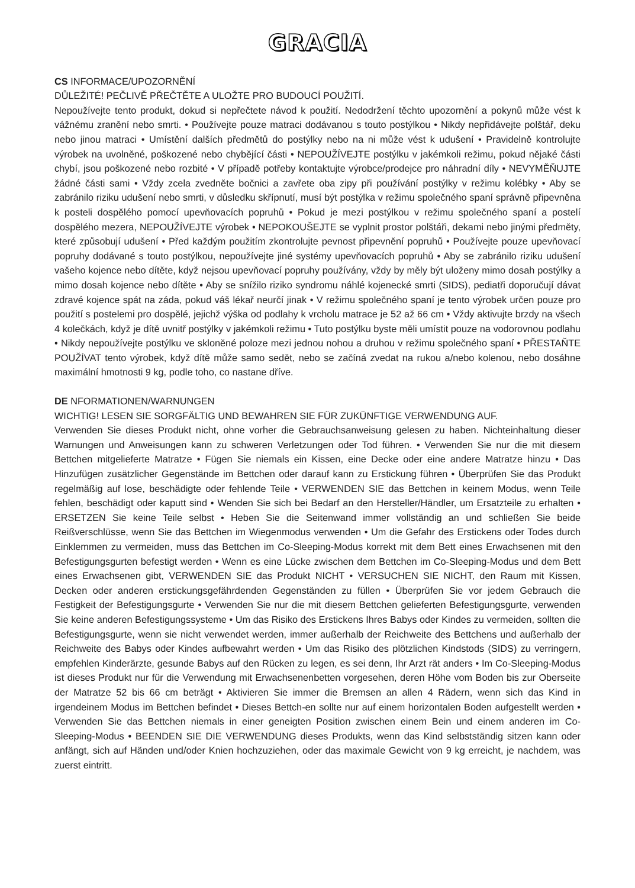GRACIA
CS INFORMACE/UPOZORNĚNÍ
DŮLEŽITÉ! PEČLIVĚ PŘEČTĚTE A ULOŽTE PRO BUDOUCÍ POUŽITÍ.
Nepoužívejte tento produkt, dokud si nepřečtete návod k použití. Nedodržení těchto upozornění a pokynů může vést k vážnému zranění nebo smrti. • Používejte pouze matraci dodávanou s touto postýlkou • Nikdy nepřidávejte polštář, deku nebo jinou matraci • Umístění dalších předmětů do postýlky nebo na ni může vést k udušení • Pravidelně kontrolujte výrobek na uvolněné, poškozené nebo chybějící části • NEPOUŽÍVEJTE postýlku v jakémkoli režimu, pokud nějaké části chybí, jsou poškozené nebo rozbité • V případě potřeby kontaktujte výrobce/prodejce pro náhradní díly • NEVYMĚŇUJTE žádné části sami • Vždy zcela zvedněte bočnici a zavřete oba zipy při používání postýlky v režimu kolébky • Aby se zabránilo riziku udušení nebo smrti, v důsledku skřípnutí, musí být postýlka v režimu společného spaní správně připevněna k posteli dospělého pomocí upevňovacích popruhů • Pokud je mezi postýlkou v režimu společného spaní a postelí dospělého mezera, NEPOUŽÍVEJTE výrobek • NEPOKOUŠEJTE se vyplnit prostor polštáři, dekami nebo jinými předměty, které způsobují udušení • Před každým použitím zkontrolujte pevnost připevnění popruhů • Používejte pouze upevňovací popruhy dodávané s touto postýlkou, nepoužívejte jiné systémy upevňovacích popruhů • Aby se zabránilo riziku udušení vašeho kojence nebo dítěte, když nejsou upevňovací popruhy používány, vždy by měly být uloženy mimo dosah postýlky a mimo dosah kojence nebo dítěte • Aby se snížilo riziko syndromu náhlé kojenecké smrti (SIDS), pediatři doporučují dávat zdravé kojence spát na záda, pokud váš lékař neurčí jinak • V režimu společného spaní je tento výrobek určen pouze pro použití s postelemi pro dospělé, jejichž výška od podlahy k vrcholu matrace je 52 až 66 cm • Vždy aktivujte brzdy na všech 4 kolečkách, když je dítě uvnitř postýlky v jakémkoli režimu • Tuto postýlku byste měli umístit pouze na vodorovnou podlahu • Nikdy nepoužívejte postýlku ve skloněné poloze mezi jednou nohou a druhou v režimu společného spaní • PŘESTAŇTE POUŽÍVAT tento výrobek, když dítě může samo sedět, nebo se začíná zvedat na rukou a/nebo kolenou, nebo dosáhne maximální hmotnosti 9 kg, podle toho, co nastane dříve.
DE NFORMATIONEN/WARNUNGEN
WICHTIG! LESEN SIE SORGFÄLTIG UND BEWAHREN SIE FÜR ZUKÜNFTIGE VERWENDUNG AUF.
Verwenden Sie dieses Produkt nicht, ohne vorher die Gebrauchsanweisung gelesen zu haben. Nichteinhaltung dieser Warnungen und Anweisungen kann zu schweren Verletzungen oder Tod führen. • Verwenden Sie nur die mit diesem Bettchen mitgelieferte Matratze • Fügen Sie niemals ein Kissen, eine Decke oder eine andere Matratze hinzu • Das Hinzufügen zusätzlicher Gegenstände im Bettchen oder darauf kann zu Erstickung führen • Überprüfen Sie das Produkt regelmäßig auf lose, beschädigte oder fehlende Teile • VERWENDEN SIE das Bettchen in keinem Modus, wenn Teile fehlen, beschädigt oder kaputt sind • Wenden Sie sich bei Bedarf an den Hersteller/Händler, um Ersatzteile zu erhalten • ERSETZEN Sie keine Teile selbst • Heben Sie die Seitenwand immer vollständig an und schließen Sie beide Reißverschlüsse, wenn Sie das Bettchen im Wiegenmodus verwenden • Um die Gefahr des Erstickens oder Todes durch Einklemmen zu vermeiden, muss das Bettchen im Co-Sleeping-Modus korrekt mit dem Bett eines Erwachsenen mit den Befestigungsgurten befestigt werden • Wenn es eine Lücke zwischen dem Bettchen im Co-Sleeping-Modus und dem Bett eines Erwachsenen gibt, VERWENDEN SIE das Produkt NICHT • VERSUCHEN SIE NICHT, den Raum mit Kissen, Decken oder anderen erstickungsgefährdenden Gegenständen zu füllen • Überprüfen Sie vor jedem Gebrauch die Festigkeit der Befestigungsgurte • Verwenden Sie nur die mit diesem Bettchen gelieferten Befestigungsgurte, verwenden Sie keine anderen Befestigungssysteme • Um das Risiko des Erstickens Ihres Babys oder Kindes zu vermeiden, sollten die Befestigungsgurte, wenn sie nicht verwendet werden, immer außerhalb der Reichweite des Bettchens und außerhalb der Reichweite des Babys oder Kindes aufbewahrt werden • Um das Risiko des plötzlichen Kindstods (SIDS) zu verringern, empfehlen Kinderärzte, gesunde Babys auf den Rücken zu legen, es sei denn, Ihr Arzt rät anders • Im Co-Sleeping-Modus ist dieses Produkt nur für die Verwendung mit Erwachsenenbetten vorgesehen, deren Höhe vom Boden bis zur Oberseite der Matratze 52 bis 66 cm beträgt • Aktivieren Sie immer die Bremsen an allen 4 Rädern, wenn sich das Kind in irgendeinem Modus im Bettchen befindet • Dieses Bettch-en sollte nur auf einem horizontalen Boden aufgestellt werden • Verwenden Sie das Bettchen niemals in einer geneigten Position zwischen einem Bein und einem anderen im Co-Sleeping-Modus • BEENDEN SIE DIE VERWENDUNG dieses Produkts, wenn das Kind selbstständig sitzen kann oder anfängt, sich auf Händen und/oder Knien hochzuziehen, oder das maximale Gewicht von 9 kg erreicht, je nachdem, was zuerst eintritt.